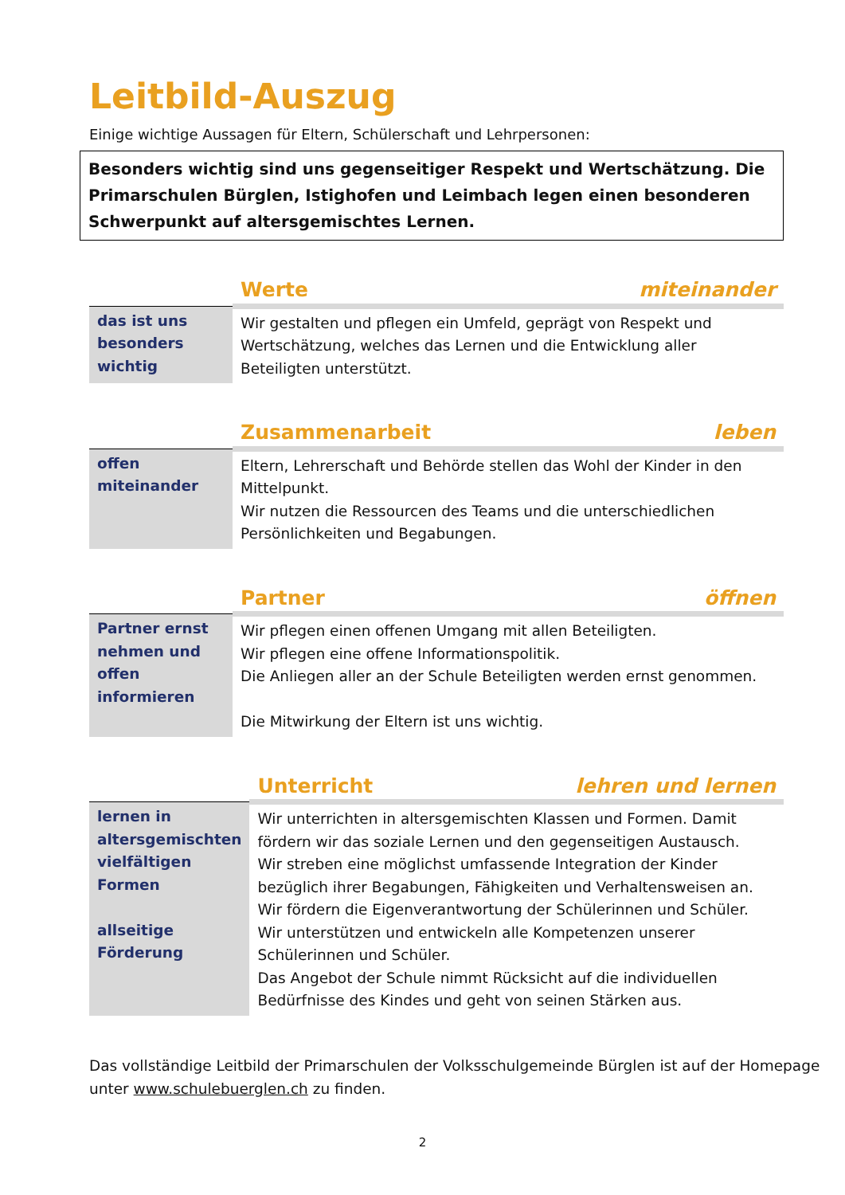Leitbild-Auszug
Einige wichtige Aussagen für Eltern, Schülerschaft und Lehrpersonen:
Besonders wichtig sind uns gegenseitiger Respekt und Wertschätzung. Die Primarschulen Bürglen, Istighofen und Leimbach legen einen besonderen Schwerpunkt auf altersgemischtes Lernen.
| | Werte miteinander |
| das ist uns besonders wichtig | Wir gestalten und pflegen ein Umfeld, geprägt von Respekt und Wertschätzung, welches das Lernen und die Entwicklung aller Beteiligten unterstützt. |
| | Zusammenarbeit leben |
| offen miteinander | Eltern, Lehrerschaft und Behörde stellen das Wohl der Kinder in den Mittelpunkt. Wir nutzen die Ressourcen des Teams und die unterschiedlichen Persönlichkeiten und Begabungen. |
| | Partner öffnen |
| Partner ernst nehmen und offen informieren | Wir pflegen einen offenen Umgang mit allen Beteiligten. Wir pflegen eine offene Informationspolitik. Die Anliegen aller an der Schule Beteiligten werden ernst genommen. Die Mitwirkung der Eltern ist uns wichtig. |
| | Unterricht lehren und lernen |
| lernen in altersgemischten vielfältigen Formen allseitige Förderung | Wir unterrichten in altersgemischten Klassen und Formen. Damit fördern wir das soziale Lernen und den gegenseitigen Austausch. Wir streben eine möglichst umfassende Integration der Kinder bezüglich ihrer Begabungen, Fähigkeiten und Verhaltensweisen an. Wir fördern die Eigenverantwortung der Schülerinnen und Schüler. Wir unterstützen und entwickeln alle Kompetenzen unserer Schülerinnen und Schüler. Das Angebot der Schule nimmt Rücksicht auf die individuellen Bedürfnisse des Kindes und geht von seinen Stärken aus. |
Das vollständige Leitbild der Primarschulen der Volksschulgemeinde Bürglen ist auf der Homepage unter www.schulebuerglen.ch zu finden.
2